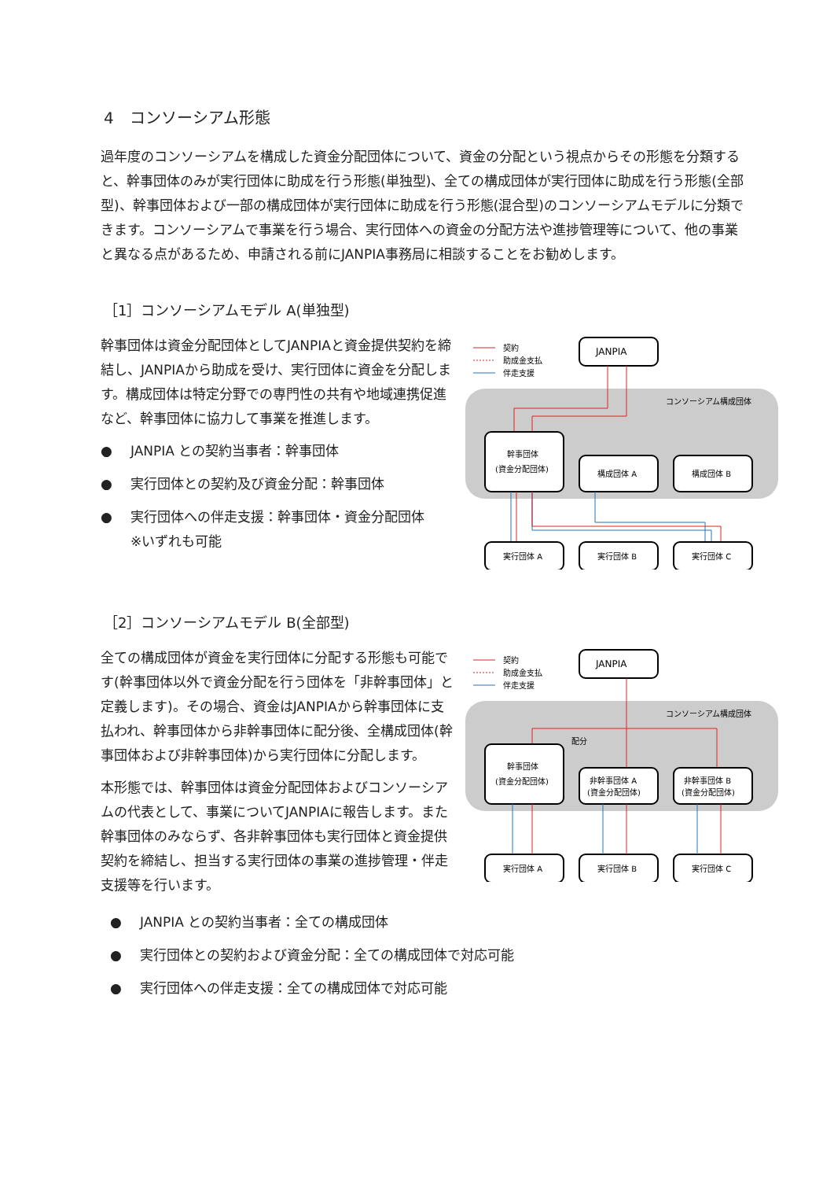4　コンソーシアム形態
過年度のコンソーシアムを構成した資金分配団体について、資金の分配という視点からその形態を分類すると、幹事団体のみが実行団体に助成を行う形態(単独型)、全ての構成団体が実行団体に助成を行う形態(全部型)、幹事団体および一部の構成団体が実行団体に助成を行う形態(混合型)のコンソーシアムモデルに分類できます。コンソーシアムで事業を行う場合、実行団体への資金の分配方法や進捗管理等について、他の事業と異なる点があるため、申請される前にJANPIA事務局に相談することをお勧めします。
［1］コンソーシアムモデル A(単独型)
幹事団体は資金分配団体としてJANPIAと資金提供契約を締結し、JANPIAから助成を受け、実行団体に資金を分配します。構成団体は特定分野での専門性の共有や地域連携促進など、幹事団体に協力して事業を推進します。
● JANPIA との契約当事者：幹事団体
● 実行団体との契約及び資金分配：幹事団体
● 実行団体への伴走支援：幹事団体・資金分配団体
※いずれも可能
契約
助成金支払
伴走支援
JANPIA
コンソーシアム構成団体
幹事団体
(資金分配団体)
構成団体 A
構成団体 B
実行団体 A
実行団体 B
実行団体 C
［2］コンソーシアムモデル B(全部型)
全ての構成団体が資金を実行団体に分配する形態も可能です(幹事団体以外で資金分配を行う団体を「非幹事団体」と定義します)。その場合、資金はJANPIAから幹事団体に支払われ、幹事団体から非幹事団体に配分後、全構成団体(幹事団体および非幹事団体)から実行団体に分配します。
本形態では、幹事団体は資金分配団体およびコンソーシアムの代表として、事業についてJANPIAに報告します。また幹事団体のみならず、各非幹事団体も実行団体と資金提供契約を締結し、担当する実行団体の事業の進捗管理・伴走支援等を行います。
契約
助成金支払
伴走支援
JANPIA
コンソーシアム構成団体
配分
幹事団体
(資金分配団体)
非幹事団体 A
(資金分配団体)
非幹事団体 B
(資金分配団体)
実行団体 A
実行団体 B
実行団体 C
● JANPIA との契約当事者：全ての構成団体
● 実行団体との契約および資金分配：全ての構成団体で対応可能
● 実行団体への伴走支援：全ての構成団体で対応可能